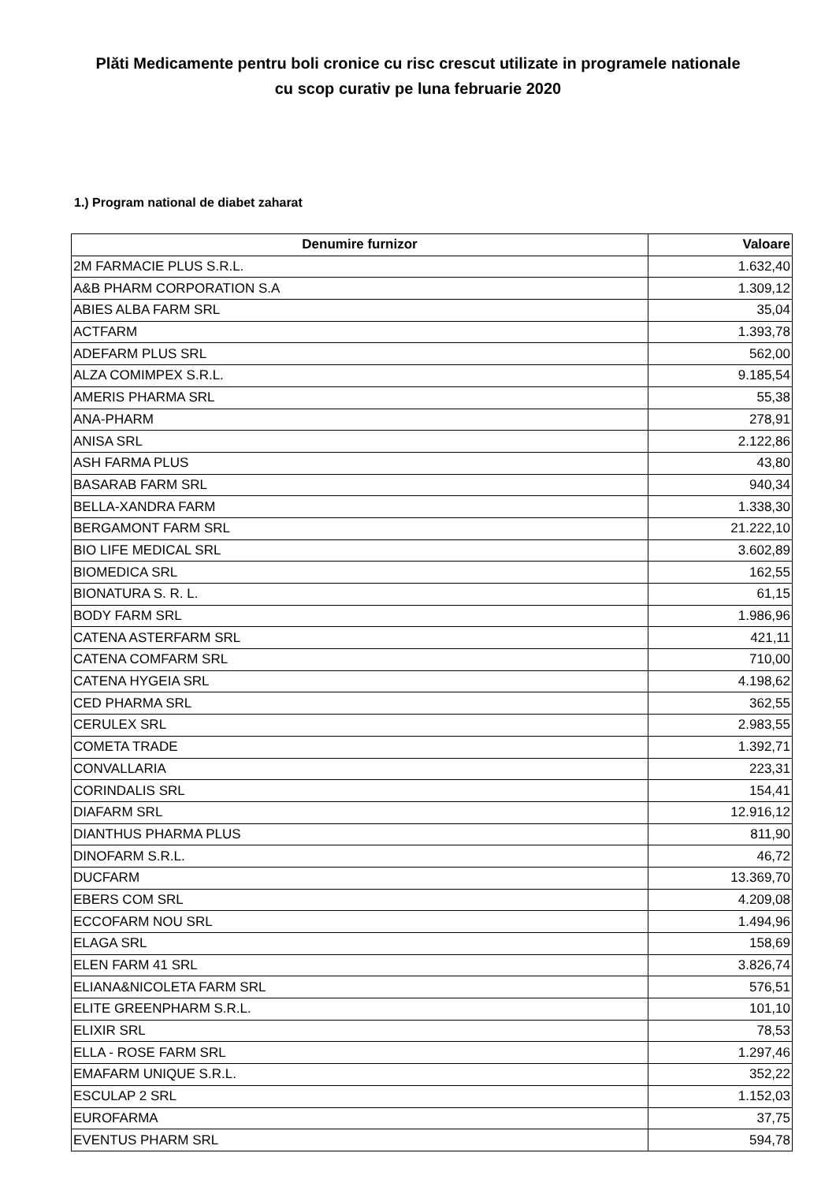Plăti Medicamente pentru boli cronice cu risc crescut utilizate in programele nationale
cu scop curativ pe luna februarie 2020
1.) Program national de diabet zaharat
| Denumire furnizor | Valoare |
| --- | --- |
| 2M FARMACIE PLUS S.R.L. | 1.632,40 |
| A&B PHARM CORPORATION S.A | 1.309,12 |
| ABIES ALBA FARM SRL | 35,04 |
| ACTFARM | 1.393,78 |
| ADEFARM PLUS SRL | 562,00 |
| ALZA COMIMPEX S.R.L. | 9.185,54 |
| AMERIS PHARMA SRL | 55,38 |
| ANA-PHARM | 278,91 |
| ANISA SRL | 2.122,86 |
| ASH FARMA PLUS | 43,80 |
| BASARAB FARM SRL | 940,34 |
| BELLA-XANDRA FARM | 1.338,30 |
| BERGAMONT FARM SRL | 21.222,10 |
| BIO LIFE MEDICAL SRL | 3.602,89 |
| BIOMEDICA SRL | 162,55 |
| BIONATURA S. R. L. | 61,15 |
| BODY FARM SRL | 1.986,96 |
| CATENA ASTERFARM SRL | 421,11 |
| CATENA COMFARM SRL | 710,00 |
| CATENA HYGEIA SRL | 4.198,62 |
| CED PHARMA SRL | 362,55 |
| CERULEX SRL | 2.983,55 |
| COMETA TRADE | 1.392,71 |
| CONVALLARIA | 223,31 |
| CORINDALIS SRL | 154,41 |
| DIAFARM SRL | 12.916,12 |
| DIANTHUS PHARMA PLUS | 811,90 |
| DINOFARM S.R.L. | 46,72 |
| DUCFARM | 13.369,70 |
| EBERS COM SRL | 4.209,08 |
| ECCOFARM NOU SRL | 1.494,96 |
| ELAGA SRL | 158,69 |
| ELEN FARM 41 SRL | 3.826,74 |
| ELIANA&NICOLETA FARM SRL | 576,51 |
| ELITE GREENPHARM S.R.L. | 101,10 |
| ELIXIR SRL | 78,53 |
| ELLA - ROSE FARM SRL | 1.297,46 |
| EMAFARM UNIQUE S.R.L. | 352,22 |
| ESCULAP 2 SRL | 1.152,03 |
| EUROFARMA | 37,75 |
| EVENTUS PHARM SRL | 594,78 |